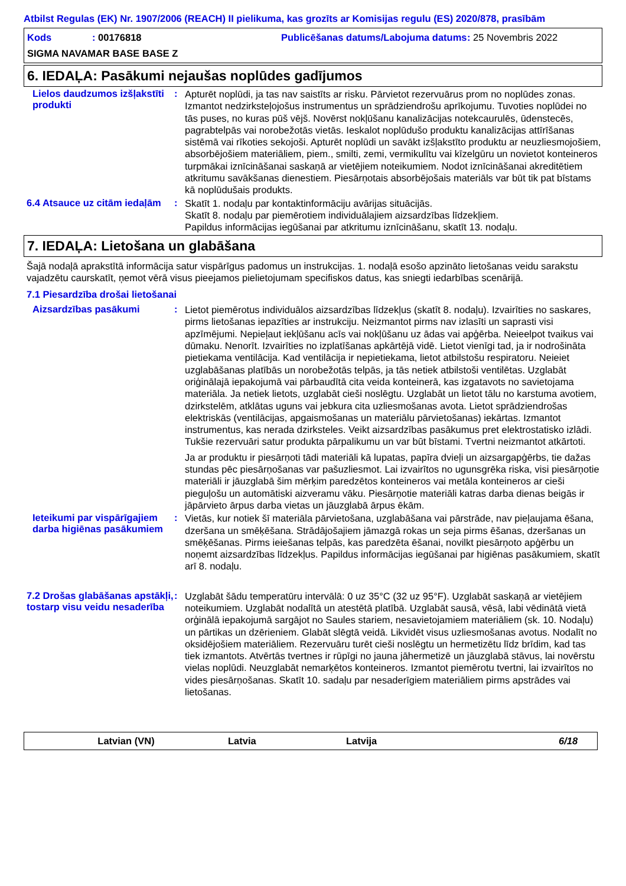Atbilst Regulas (EK) Nr. 1907/2006 (REACH) II pielikuma, kas grozīts ar Komisijas regulu (ES) 2020/878, prasībām
Kods: 00176818
Publicēšanas datums/Labojuma datums
: 25 Novembris 2022
SIGMA NAVAMAR BASE BASE Z
6. IEDAĻA: Pasākumi nejaušas noplūdes gadījumos
Lielos daudzumos izšļakstīti produkti
:
Apturēt noplūdi, ja tas nav saistīts ar risku. Pārvietot rezervuārus prom no noplūdes zonas. Izmantot nedzirksteļojošus instrumentus un sprādziendrošu aprīkojumu. Tuvoties noplūdei no tās puses, no kuras pūš vējš. Novērst nokļūšanu kanalizācijas notekcaurulēs, ūdenstecēs, pagrabtelpās vai norobežotās vietās. Ieskalot noplūdušo produktu kanalizācijas attīrīšanas sistēmā vai rīkoties sekojoši. Apturēt noplūdi un savākt izšļakstīto produktu ar neuzliesmojošiem, absorbējošiem materiāliem, piem., smilti, zemi, vermikulītu vai kīzelgūru un novietot konteineros turpmākai iznīcināšanai saskaņā ar vietējiem noteikumiem. Nodot iznīcināšanai akreditētiem atkritumu savākšanas dienestiem. Piesārņotais absorbējošais materiāls var būt tik pat bīstams kā noplūdušais produkts.
6.4 Atsauce uz citām iedaļām
:
Skatīt 1. nodaļu par kontaktinformāciju avārijas situācijās.
Skatīt 8. nodaļu par piemērotiem individuālajiem aizsardzības līdzekļiem.
Papildus informācijas iegūšanai par atkritumu iznīcināšanu, skatīt 13. nodaļu.
7. IEDAĻA: Lietošana un glabāšana
Šajā nodaļā aprakstītā informācija satur vispārīgus padomus un instrukcijas. 1. nodaļā esošo apzināto lietošanas veidu sarakstu vajadzētu caurskatīt, ņemot vērā visus pieejamos pielietojumam specifiskos datus, kas sniegti iedarbības scenārijā.
7.1 Piesardzība drošai lietošanai
Aizsardzības pasākumi :
Lietot piemērotus individuālos aizsardzības līdzekļus (skatīt 8. nodaļu). Izvairīties no saskares, pirms lietošanas iepazīties ar instrukciju. Neizmantot pirms nav izlasīti un saprasti visi apzīmējumi. Nepieļaut iekļūšanu acīs vai nokļūšanu uz ādas vai apģērba. Neieelpot tvaikus vai dūmaku. Nenorīt. Izvairīties no izplatīšanas apkārtējā vidē. Lietot vienīgi tad, ja ir nodrošināta pietiekama ventilācija. Kad ventilācija ir nepietiekama, lietot atbilstošu respiratoru. Neieiet uzglabāšanas platībās un norobežotās telpās, ja tās netiek atbilstoši ventilētas. Uzglabāt oriģinālajā iepakojumā vai pārbaudītā cita veida konteinerā, kas izgatavots no savietojama materiāla. Ja netiek lietots, uzglabāt cieši noslēgtu. Uzglabāt un lietot tālu no karstuma avotiem, dzirkstelēm, atklātas uguns vai jebkura cita uzliesmošanas avota. Lietot sprādziendrošas elektriskās (ventilācijas, apgaismošanas un materiālu pārvietošanas) iekārtas. Izmantot instrumentus, kas nerada dzirksteles. Veikt aizsardzības pasākumus pret elektrostatisko izlādi. Tukšie rezervuāri satur produkta pārpalikumu un var būt bīstami. Tvertni neizmantot atkārtoti.
Ja ar produktu ir piesārņoti tādi materiāli kā lupatas, papīra dvieļi un aizsargapģērbs, tie dažas stundas pēc piesārņošanas var pašuzliesmot. Lai izvairītos no ugunsgrēka riska, visi piesārņotie materiāli ir jāuzglabā šim mērķim paredzētos konteineros vai metāla konteineros ar cieši pieguļošu un automātiski aizveramu vāku. Piesārņotie materiāli katras darba dienas beigās ir jāpārvieto ārpus darba vietas un jāuzglabā ārpus ēkām.
Ieteikumi par vispārīgajiem darba higiēnas pasākumiem
:
Vietās, kur notiek šī materiāla pārvietošana, uzglabāšana vai pārstrāde, nav pieļaujama ēšana, dzeršana un smēķēšana. Strādājošajiem jāmazgā rokas un seja pirms ēšanas, dzeršanas un smēķēšanas. Pirms ieiešanas telpās, kas paredzēta ēšanai, novilkt piesārņoto apģērbu un noņemt aizsardzības līdzekļus. Papildus informācijas iegūšanai par higiēnas pasākumiem, skatīt arī 8. nodaļu.
7.2 Drošas glabāšanas apstākļi, tostarp visu veidu nesaderība
:
Uzglabāt šādu temperatūru intervālā: 0 uz 35°C (32 uz 95°F). Uzglabāt saskaņā ar vietējiem noteikumiem. Uzglabāt nodalītā un atestētā platībā. Uzglabāt sausā, vēsā, labi vēdinātā vietā orģinālā iepakojumā sargājot no Saules stariem, nesavietojamiem materiāliem (sk. 10. Nodaļu) un pārtikas un dzērieniem. Glabāt slēgtā veidā. Likvidēt visus uzliesmošanas avotus. Nodalīt no oksidējošiem materiāliem. Rezervuāru turēt cieši noslēgtu un hermetizētu līdz brīdim, kad tas tiek izmantots. Atvērtās tvertnes ir rūpīgi no jauna jāhermetizē un jāuzglabā stāvus, lai novērstu vielas noplūdi. Neuzglabāt nemarķētos konteineros. Izmantot piemērotu tvertni, lai izvairītos no vides piesārņošanas. Skatīt 10. sadaļu par nesaderīgiem materiāliem pirms apstrādes vai lietošanas.
Latvian (VN) Latvia Latvija 6/18